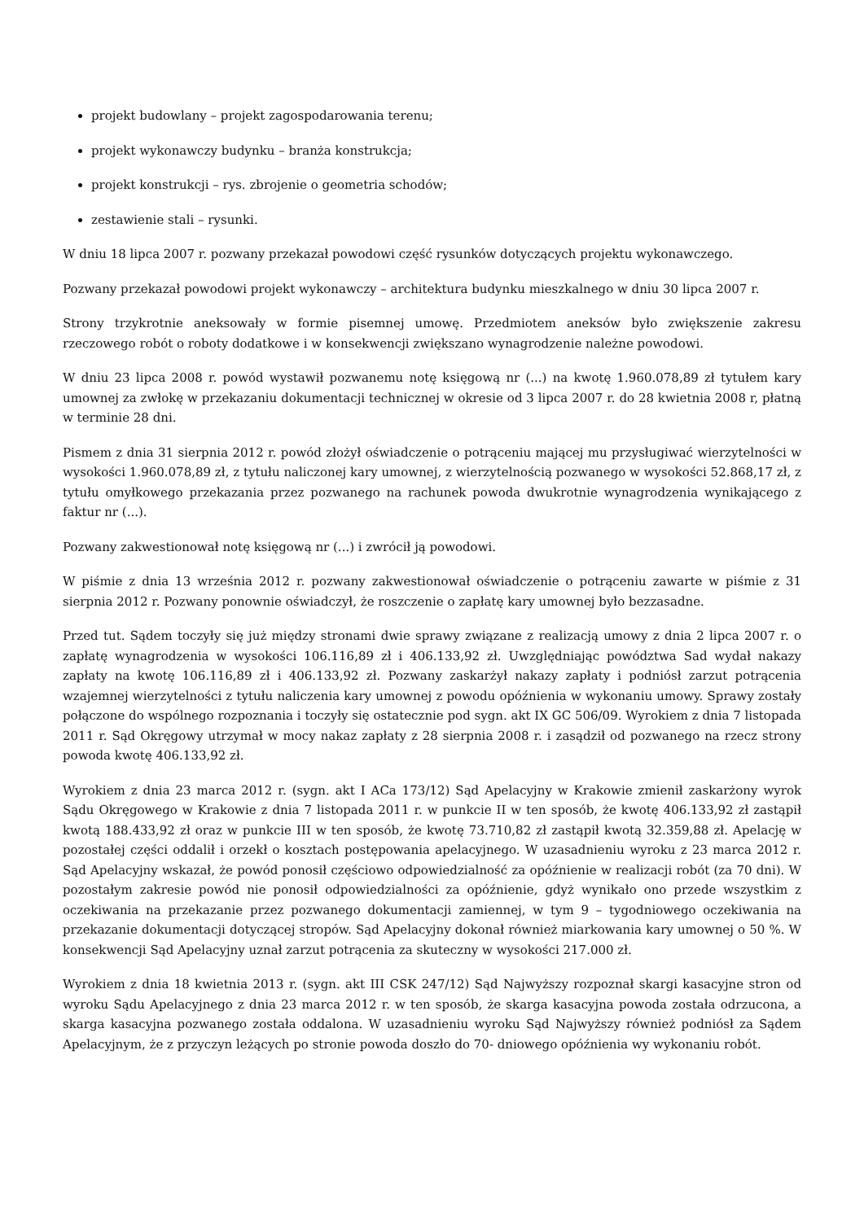projekt budowlany – projekt zagospodarowania terenu;
projekt wykonawczy budynku – branża konstrukcja;
projekt konstrukcji – rys. zbrojenie o geometria schodów;
zestawienie stali – rysunki.
W dniu 18 lipca 2007 r. pozwany przekazał powodowi część rysunków dotyczących projektu wykonawczego.
Pozwany przekazał powodowi projekt wykonawczy – architektura budynku mieszkalnego w dniu 30 lipca 2007 r.
Strony trzykrotnie aneksowały w formie pisemnej umowę. Przedmiotem aneksów było zwiększenie zakresu rzeczowego robót o roboty dodatkowe i w konsekwencji zwiększano wynagrodzenie należne powodowi.
W dniu 23 lipca 2008 r. powód wystawił pozwanemu notę księgową nr (...) na kwotę 1.960.078,89 zł tytułem kary umownej za zwłokę w przekazaniu dokumentacji technicznej w okresie od 3 lipca 2007 r. do 28 kwietnia 2008 r, płatną w terminie 28 dni.
Pismem z dnia 31 sierpnia 2012 r. powód złożył oświadczenie o potrąceniu mającej mu przysługiwać wierzytelności w wysokości 1.960.078,89 zł, z tytułu naliczonej kary umownej, z wierzytelnością pozwanego w wysokości 52.868,17 zł, z tytułu omyłkowego przekazania przez pozwanego na rachunek powoda dwukrotnie wynagrodzenia wynikającego z faktur nr (...).
Pozwany zakwestionował notę księgową nr (...) i zwrócił ją powodowi.
W piśmie z dnia 13 września 2012 r. pozwany zakwestionował oświadczenie o potrąceniu zawarte w piśmie z 31 sierpnia 2012 r. Pozwany ponownie oświadczył, że roszczenie o zapłatę kary umownej było bezzasadne.
Przed tut. Sądem toczyły się już między stronami dwie sprawy związane z realizacją umowy z dnia 2 lipca 2007 r. o zapłatę wynagrodzenia w wysokości 106.116,89 zł i 406.133,92 zł. Uwzględniając powództwa Sad wydał nakazy zapłaty na kwotę 106.116,89 zł i 406.133,92 zł. Pozwany zaskarżył nakazy zapłaty i podniósł zarzut potrącenia wzajemnej wierzytelności z tytułu naliczenia kary umownej z powodu opóźnienia w wykonaniu umowy. Sprawy zostały połączone do wspólnego rozpoznania i toczyły się ostatecznie pod sygn. akt IX GC 506/09. Wyrokiem z dnia 7 listopada 2011 r. Sąd Okręgowy utrzymał w mocy nakaz zapłaty z 28 sierpnia 2008 r. i zasądził od pozwanego na rzecz strony powoda kwotę 406.133,92 zł.
Wyrokiem z dnia 23 marca 2012 r. (sygn. akt I ACa 173/12) Sąd Apelacyjny w Krakowie zmienił zaskarżony wyrok Sądu Okręgowego w Krakowie z dnia 7 listopada 2011 r. w punkcie II w ten sposób, że kwotę 406.133,92 zł zastąpił kwotą 188.433,92 zł oraz w punkcie III w ten sposób, że kwotę 73.710,82 zł zastąpił kwotą 32.359,88 zł. Apelację w pozostałej części oddalił i orzekł o kosztach postępowania apelacyjnego. W uzasadnieniu wyroku z 23 marca 2012 r. Sąd Apelacyjny wskazał, że powód ponosił częściowo odpowiedzialność za opóźnienie w realizacji robót (za 70 dni). W pozostałym zakresie powód nie ponosił odpowiedzialności za opóźnienie, gdyż wynikało ono przede wszystkim z oczekiwania na przekazanie przez pozwanego dokumentacji zamiennej, w tym 9 – tygodniowego oczekiwania na przekazanie dokumentacji dotyczącej stropów. Sąd Apelacyjny dokonał również miarkowania kary umownej o 50 %. W konsekwencji Sąd Apelacyjny uznał zarzut potrącenia za skuteczny w wysokości 217.000 zł.
Wyrokiem z dnia 18 kwietnia 2013 r. (sygn. akt III CSK 247/12) Sąd Najwyższy rozpoznał skargi kasacyjne stron od wyroku Sądu Apelacyjnego z dnia 23 marca 2012 r. w ten sposób, że skarga kasacyjna powoda została odrzucona, a skarga kasacyjna pozwanego została oddalona. W uzasadnieniu wyroku Sąd Najwyższy również podniósł za Sądem Apelacyjnym, że z przyczyn leżących po stronie powoda doszło do 70- dniowego opóźnienia wy wykonaniu robót.